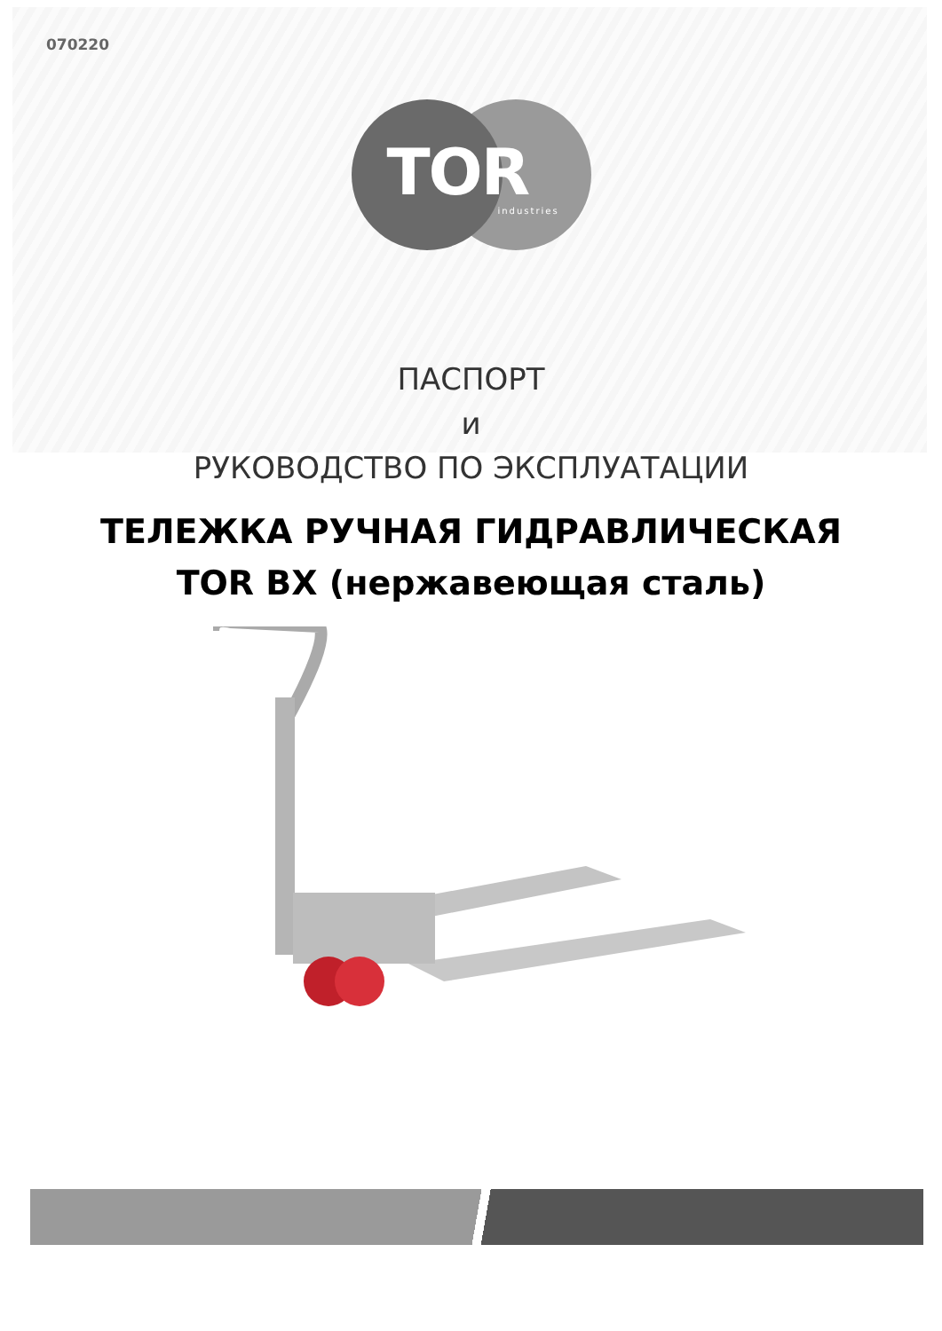070220
TOR industries
ПАСПОРТ
и
РУКОВОДСТВО ПО ЭКСПЛУАТАЦИИ
ТЕЛЕЖКА РУЧНАЯ ГИДРАВЛИЧЕСКАЯ
TOR BX (нержавеющая сталь)